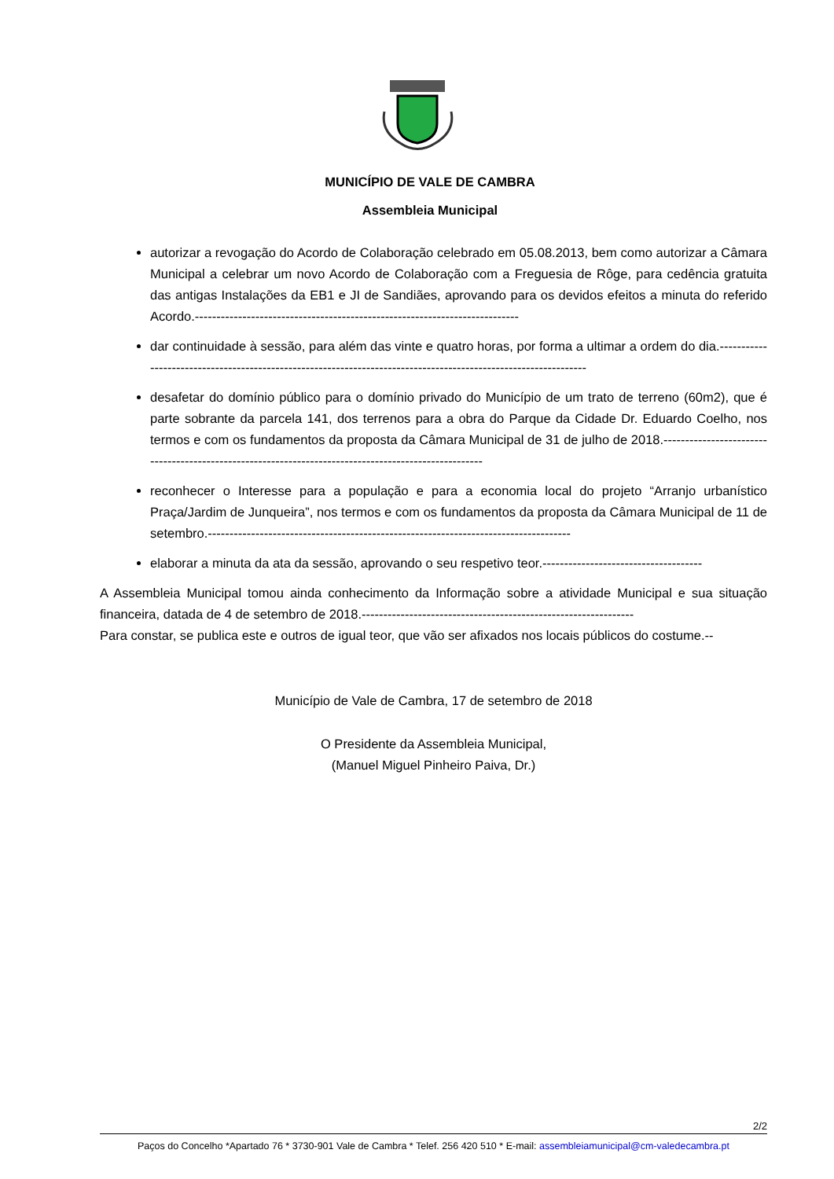MUNICÍPIO DE VALE DE CAMBRA
Assembleia Municipal
autorizar a revogação do Acordo de Colaboração celebrado em 05.08.2013, bem como autorizar a Câmara Municipal a celebrar um novo Acordo de Colaboração com a Freguesia de Rôge, para cedência gratuita das antigas Instalações da EB1 e JI de Sandiães, aprovando para os devidos efeitos a minuta do referido Acordo.---------------------------------------------------------------------------
dar continuidade à sessão, para além das vinte e quatro horas, por forma a ultimar a ordem do dia.----------------------------------------------------------------------------------------------------------------
desafetar do domínio público para o domínio privado do Município de um trato de terreno (60m2), que é parte sobrante da parcela 141, dos terrenos para a obra do Parque da Cidade Dr. Eduardo Coelho, nos termos e com os fundamentos da proposta da Câmara Municipal de 31 de julho de 2018.-----------------------------------------------------------------------------------------------------
reconhecer o Interesse para a população e para a economia local do projeto “Arranjo urbanístico Praça/Jardim de Junqueira”, nos termos e com os fundamentos da proposta da Câmara Municipal de 11 de setembro.------------------------------------------------------------------------------------
elaborar a minuta da ata da sessão, aprovando o seu respetivo teor.-------------------------------------
A Assembleia Municipal tomou ainda conhecimento da Informação sobre a atividade Municipal e sua situação financeira, datada de 4 de setembro de 2018.---------------------------------------------------------------
Para constar, se publica este e outros de igual teor, que vão ser afixados nos locais públicos do costume.--
Município de Vale de Cambra, 17 de setembro de 2018
O Presidente da Assembleia Municipal,
(Manuel Miguel Pinheiro Paiva, Dr.)
2/2
Paços do Concelho *Apartado 76 * 3730-901 Vale de Cambra * Telef. 256 420 510 * E-mail: assembleiamunicipal@cm-valedecambra.pt